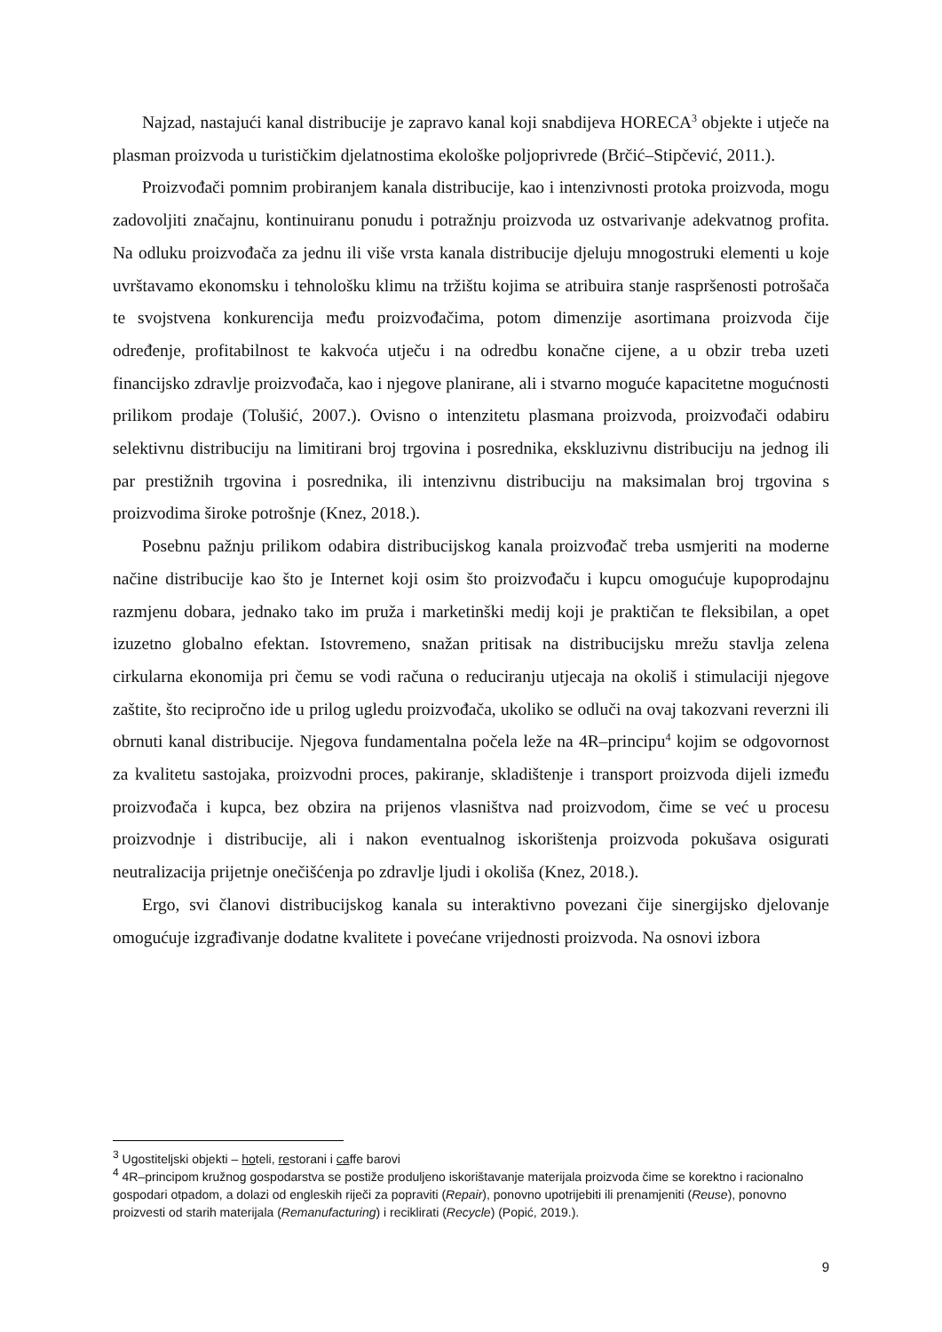Najzad, nastajući kanal distribucije je zapravo kanal koji snabdijeva HORECA<sup>3</sup> objekte i utječe na plasman proizvoda u turističkim djelatnostima ekološke poljoprivrede (Brčić–Stipčević, 2011.).
Proizvođači pomnim probiranjem kanala distribucije, kao i intenzivnosti protoka proizvoda, mogu zadovoljiti značajnu, kontinuiranu ponudu i potražnju proizvoda uz ostvarivanje adekvatnog profita. Na odluku proizvođača za jednu ili više vrsta kanala distribucije djeluju mnogostruki elementi u koje uvrštavamo ekonomsku i tehnološku klimu na tržištu kojima se atribuira stanje raspršenosti potrošača te svojstvena konkurencija među proizvođačima, potom dimenzije asortimana proizvoda čije određenje, profitabilnost te kakvoća utječu i na odredbu konačne cijene, a u obzir treba uzeti financijsko zdravlje proizvođača, kao i njegove planirane, ali i stvarno moguće kapacitetne mogućnosti prilikom prodaje (Tolušić, 2007.). Ovisno o intenzitetu plasmana proizvoda, proizvođači odabiru selektivnu distribuciju na limitirani broj trgovina i posrednika, ekskluzivnu distribuciju na jednog ili par prestižnih trgovina i posrednika, ili intenzivnu distribuciju na maksimalan broj trgovina s proizvodima široke potrošnje (Knez, 2018.).
Posebnu pažnju prilikom odabira distribucijskog kanala proizvođač treba usmjeriti na moderne načine distribucije kao što je Internet koji osim što proizvođaču i kupcu omogućuje kupoprodajnu razmjenu dobara, jednako tako im pruža i marketinški medij koji je praktičan te fleksibilan, a opet izuzetno globalno efektan. Istovremeno, snažan pritisak na distribucijsku mrežu stavlja zelena cirkularna ekonomija pri čemu se vodi računa o reduciranju utjecaja na okoliš i stimulaciji njegove zaštite, što recipročno ide u prilog ugledu proizvođača, ukoliko se odluči na ovaj takozvani reverzni ili obrnuti kanal distribucije. Njegova fundamentalna počela leže na 4R–principu<sup>4</sup> kojim se odgovornost za kvalitetu sastojaka, proizvodni proces, pakiranje, skladištenje i transport proizvoda dijeli između proizvođača i kupca, bez obzira na prijenos vlasništva nad proizvodom, čime se već u procesu proizvodnje i distribucije, ali i nakon eventualnog iskorištenja proizvoda pokušava osigurati neutralizacija prijetnje onečišćenja po zdravlje ljudi i okoliša (Knez, 2018.).
Ergo, svi članovi distribucijskog kanala su interaktivno povezani čije sinergijsko djelovanje omogućuje izgrađivanje dodatne kvalitete i povećane vrijednosti proizvoda. Na osnovi izbora
<sup>3</sup> Ugostiteljski objekti – hoteli, restorani i caffe barovi
<sup>4</sup> 4R–principom kružnog gospodarstva se postiže produljeno iskorištavanje materijala proizvoda čime se korektno i racionalno gospodari otpadom, a dolazi od engleskih riječi za popraviti (Repair), ponovno upotrijebiti ili prenamjeniti (Reuse), ponovno proizvesti od starih materijala (Remanufacturing) i reciklirati (Recycle) (Popić, 2019.).
9